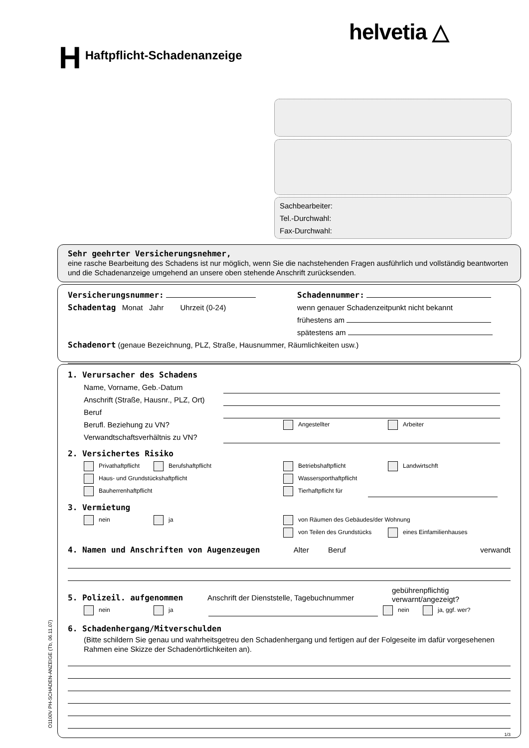helvetia △
H Haftpflicht-Schadenanzeige
Sachbearbeiter:
Tel.-Durchwahl:
Fax-Durchwahl:
Sehr geehrter Versicherungsnehmer,
eine rasche Bearbeitung des Schadens ist nur möglich, wenn Sie die nachstehenden Fragen ausführlich und vollständig beantworten und die Schadenanzeige umgehend an unsere oben stehende Anschrift zurücksenden.
Versicherungsnummer: Schadennummer:
Schadentag Monat Jahr Uhrzeit (0-24) wenn genauer Schadenzeitpunkt nicht bekannt
frühestens am
spätestens am
Schadenort (genaue Bezeichnung, PLZ, Straße, Hausnummer, Räumlichkeiten usw.)
1. Verursacher des Schadens
Name, Vorname, Geb.-Datum
Anschrift (Straße, Hausnr., PLZ, Ort)
Beruf
Berufl. Beziehung zu VN?
Angestellter Arbeiter
Verwandtschaftsverhältnis zu VN?
2. Versichertes Risiko
Privathaftpflicht Berufshaftpflicht Betriebshaftpflicht Landwirtschft
Haus- und Grundstückshaftpflicht Wassersporthaftpflicht
Bauherrenhaftpflicht Tierhaftpflicht für
3. Vermietung
nein ja von Räumen des Gebäudes/der Wohnung
von Teilen des Grundstücks eines Einfamilienhauses
4. Namen und Anschriften von Augenzeugen Alter Beruf verwandt
5. Polizeil. aufgenommen
Anschrift der Dienststelle, Tagebuchnummer
gebührenpflichtig
verwarnt/angezeigt?
nein ja nein ja, ggf. wer?
6. Schadenhergang/Mitverschulden
(Bitte schildern Sie genau und wahrheitsgetreu den Schadenhergang und fertigen auf der Folgeseite im dafür vorgesehenen Rahmen eine Skizze der Schadenörtlichkeiten an).
1/3
O1100V PH-SCHADEN-ANZEIGE (Tb, 06.11.07)